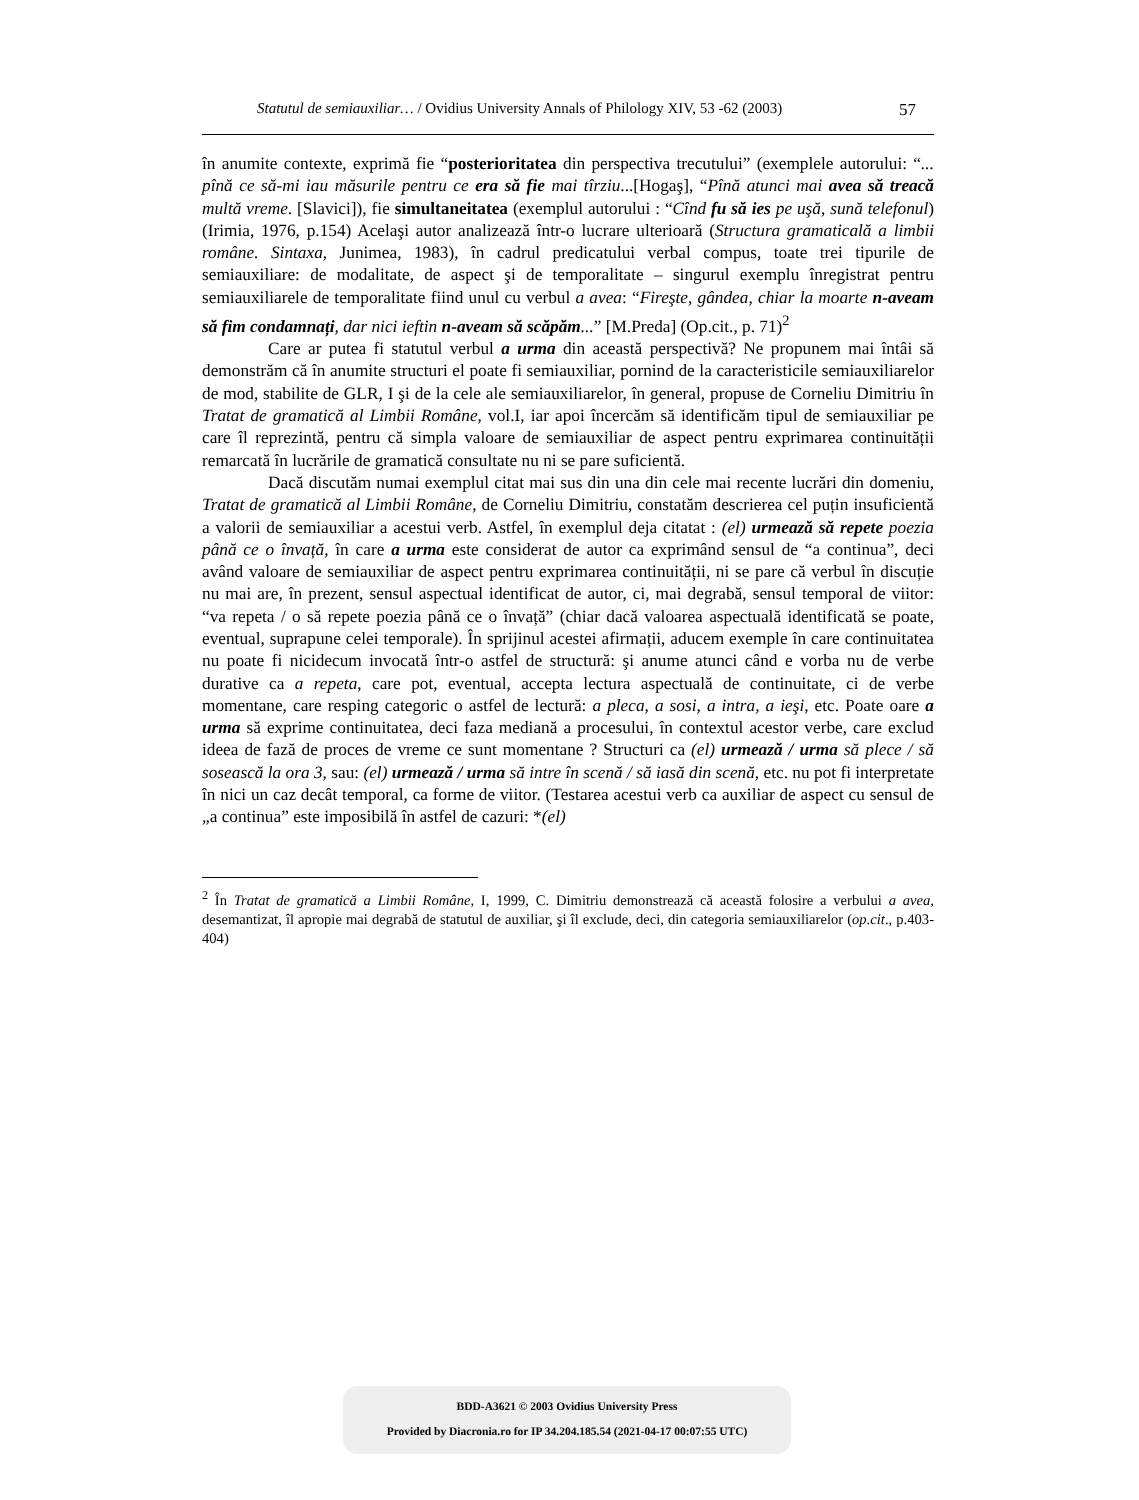Statutul de semiauxiliar… / Ovidius University Annals of Philology XIV, 53 -62 (2003) 57
în anumite contexte, exprimă fie “posterioritatea din perspectiva trecutului” (exemplele autorului: “... pînă ce să-mi iau măsurile pentru ce era să fie mai tîrziu...[Hogaş], “Pînă atunci mai avea să treacă multă vreme. [Slavici]), fie simultaneitatea (exemplul autorului : “Cînd fu să ies pe uşă, sună telefonul) (Irimia, 1976, p.154) Acelaşi autor analizează într-o lucrare ulterioară (Structura gramaticală a limbii române. Sintaxa, Junimea, 1983), în cadrul predicatului verbal compus, toate trei tipurile de semiauxiliare: de modalitate, de aspect şi de temporalitate – singurul exemplu înregistrat pentru semiauxiliarele de temporalitate fiind unul cu verbul a avea: “Fireşte, gândea, chiar la moarte n-aveam să fim condamnați, dar nici ieftin n-aveam să scăpăm...” [M.Preda] (Op.cit., p. 71)<sup>2</sup>
Care ar putea fi statutul verbul a urma din această perspectivă? Ne propunem mai întâi să demonstrăm că în anumite structuri el poate fi semiauxiliar, pornind de la caracteristicile semiauxiliarelor de mod, stabilite de GLR, I şi de la cele ale semiauxiliarelor, în general, propuse de Corneliu Dimitriu în Tratat de gramatică al Limbii Române, vol.I, iar apoi încercăm să identificăm tipul de semiauxiliar pe care îl reprezintă, pentru că simpla valoare de semiauxiliar de aspect pentru exprimarea continuității remarcată în lucrările de gramatică consultate nu ni se pare suficientă.
Dacă discutăm numai exemplul citat mai sus din una din cele mai recente lucrări din domeniu, Tratat de gramatică al Limbii Române, de Corneliu Dimitriu, constatăm descrierea cel puțin insuficientă a valorii de semiauxiliar a acestui verb. Astfel, în exemplul deja citatat : (el) urmează să repete poezia până ce o învață, în care a urma este considerat de autor ca exprimând sensul de “a continua”, deci având valoare de semiauxiliar de aspect pentru exprimarea continuității, ni se pare că verbul în discuție nu mai are, în prezent, sensul aspectual identificat de autor, ci, mai degrabă, sensul temporal de viitor: “va repeta / o să repete poezia până ce o învață” (chiar dacă valoarea aspectuală identificată se poate, eventual, suprapune celei temporale). În sprijinul acestei afirmații, aducem exemple în care continuitatea nu poate fi nicidecum invocată într-o astfel de structură: şi anume atunci când e vorba nu de verbe durative ca a repeta, care pot, eventual, accepta lectura aspectuală de continuitate, ci de verbe momentane, care resping categoric o astfel de lectură: a pleca, a sosi, a intra, a ieşi, etc. Poate oare a urma să exprime continuitatea, deci faza mediană a procesului, în contextul acestor verbe, care exclud ideea de fază de proces de vreme ce sunt momentane ? Structuri ca (el) urmează / urma să plece / să sosească la ora 3, sau: (el) urmează / urma să intre în scenă / să iasă din scenă, etc. nu pot fi interpretate în nici un caz decât temporal, ca forme de viitor. (Testarea acestui verb ca auxiliar de aspect cu sensul de „a continua” este imposibilă în astfel de cazuri: *(el)
<sup>2</sup> În Tratat de gramatică a Limbii Române, I, 1999, C. Dimitriu demonstrează că această folosire a verbului a avea, desemantizat, îl apropie mai degrabă de statutul de auxiliar, şi îl exclude, deci, din categoria semiauxiliarelor (op.cit., p.403-404)
BDD-A3621 © 2003 Ovidius University Press
Provided by Diacronia.ro for IP 34.204.185.54 (2021-04-17 00:07:55 UTC)